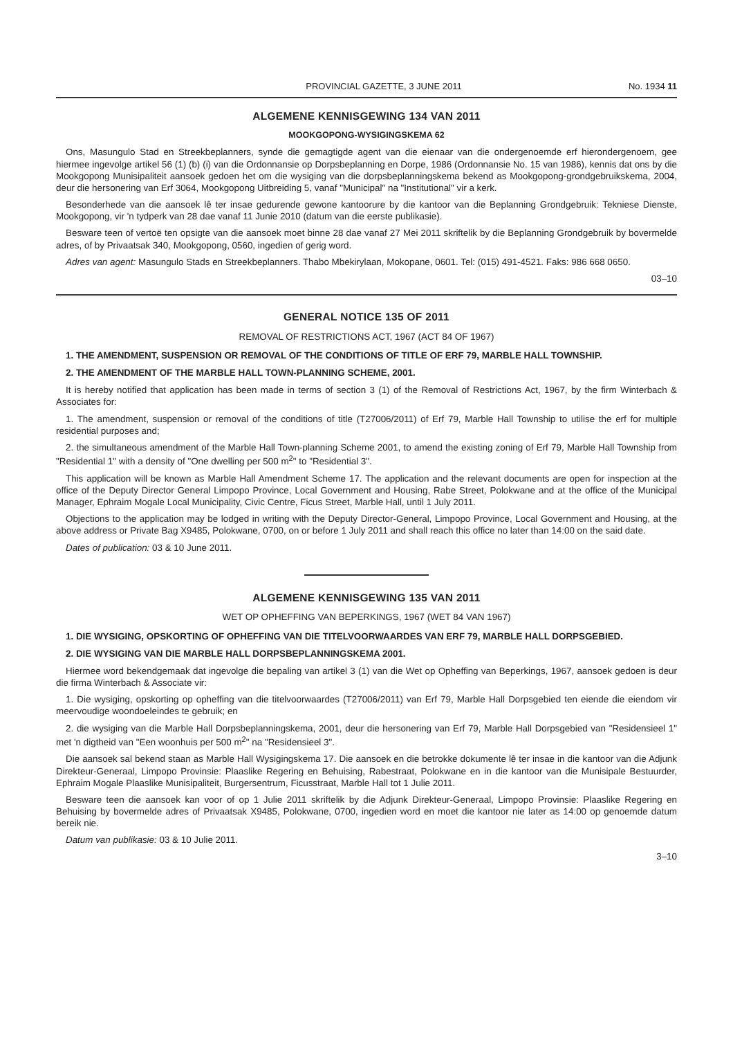PROVINCIAL GAZETTE, 3 JUNE 2011 No. 1934 11
ALGEMENE KENNISGEWING 134 VAN 2011
MOOKGOPONG-WYSIGINGSKEMA 62
Ons, Masungulo Stad en Streekbeplanners, synde die gemagtigde agent van die eienaar van die ondergenoemde erf hierondergenoem, gee hiermee ingevolge artikel 56 (1) (b) (i) van die Ordonnansie op Dorpsbeplanning en Dorpe, 1986 (Ordonnansie No. 15 van 1986), kennis dat ons by die Mookgopong Munisipaliteit aansoek gedoen het om die wysiging van die dorpsbeplanningskema bekend as Mookgopong-grondgebruikskema, 2004, deur die hersonering van Erf 3064, Mookgopong Uitbreiding 5, vanaf "Municipal" na "Institutional" vir a kerk.
Besonderhede van die aansoek lê ter insae gedurende gewone kantoorure by die kantoor van die Beplanning Grondgebruik: Tekniese Dienste, Mookgopong, vir 'n tydperk van 28 dae vanaf 11 Junie 2010 (datum van die eerste publikasie).
Besware teen of vertoë ten opsigte van die aansoek moet binne 28 dae vanaf 27 Mei 2011 skriftelik by die Beplanning Grondgebruik by bovermelde adres, of by Privaatsak 340, Mookgopong, 0560, ingedien of gerig word.
Adres van agent: Masungulo Stads en Streekbeplanners. Thabo Mbekirylaan, Mokopane, 0601. Tel: (015) 491-4521. Faks: 986 668 0650.
03–10
GENERAL NOTICE 135 OF 2011
REMOVAL OF RESTRICTIONS ACT, 1967 (ACT 84 OF 1967)
1. THE AMENDMENT, SUSPENSION OR REMOVAL OF THE CONDITIONS OF TITLE OF ERF 79, MARBLE HALL TOWNSHIP.
2. THE AMENDMENT OF THE MARBLE HALL TOWN-PLANNING SCHEME, 2001.
It is hereby notified that application has been made in terms of section 3 (1) of the Removal of Restrictions Act, 1967, by the firm Winterbach & Associates for:
1. The amendment, suspension or removal of the conditions of title (T27006/2011) of Erf 79, Marble Hall Township to utilise the erf for multiple residential purposes and;
2. the simultaneous amendment of the Marble Hall Town-planning Scheme 2001, to amend the existing zoning of Erf 79, Marble Hall Township from "Residential 1" with a density of "One dwelling per 500 m<sup>2</sup>" to "Residential 3".
This application will be known as Marble Hall Amendment Scheme 17. The application and the relevant documents are open for inspection at the office of the Deputy Director General Limpopo Province, Local Government and Housing, Rabe Street, Polokwane and at the office of the Municipal Manager, Ephraim Mogale Local Municipality, Civic Centre, Ficus Street, Marble Hall, until 1 July 2011.
Objections to the application may be lodged in writing with the Deputy Director-General, Limpopo Province, Local Government and Housing, at the above address or Private Bag X9485, Polokwane, 0700, on or before 1 July 2011 and shall reach this office no later than 14:00 on the said date.
Dates of publication: 03 & 10 June 2011.
ALGEMENE KENNISGEWING 135 VAN 2011
WET OP OPHEFFING VAN BEPERKINGS, 1967 (WET 84 VAN 1967)
1. DIE WYSIGING, OPSKORTING OF OPHEFFING VAN DIE TITELVOORWAARDES VAN ERF 79, MARBLE HALL DORPSGEBIED.
2. DIE WYSIGING VAN DIE MARBLE HALL DORPSBEPLANNINGSKEMA 2001.
Hiermee word bekendgemaak dat ingevolge die bepaling van artikel 3 (1) van die Wet op Opheffing van Beperkings, 1967, aansoek gedoen is deur die firma Winterbach & Associate vir:
1. Die wysiging, opskorting op opheffing van die titelvoorwaardes (T27006/2011) van Erf 79, Marble Hall Dorpsgebied ten eiende die eiendom vir meervoudige woondoeleindes te gebruik; en
2. die wysiging van die Marble Hall Dorpsbeplanningskema, 2001, deur die hersonering van Erf 79, Marble Hall Dorpsgebied van "Residensieel 1" met 'n digtheid van "Een woonhuis per 500 m<sup>2</sup>" na "Residensieel 3".
Die aansoek sal bekend staan as Marble Hall Wysigingskema 17. Die aansoek en die betrokke dokumente lê ter insae in die kantoor van die Adjunk Direkteur-Generaal, Limpopo Provinsie: Plaaslike Regering en Behuising, Rabestraat, Polokwane en in die kantoor van die Munisipale Bestuurder, Ephraim Mogale Plaaslike Munisipaliteit, Burgersentrum, Ficusstraat, Marble Hall tot 1 Julie 2011.
Besware teen die aansoek kan voor of op 1 Julie 2011 skriftelik by die Adjunk Direkteur-Generaal, Limpopo Provinsie: Plaaslike Regering en Behuising by bovermelde adres of Privaatsak X9485, Polokwane, 0700, ingedien word en moet die kantoor nie later as 14:00 op genoemde datum bereik nie.
Datum van publikasie: 03 & 10 Julie 2011.
3–10